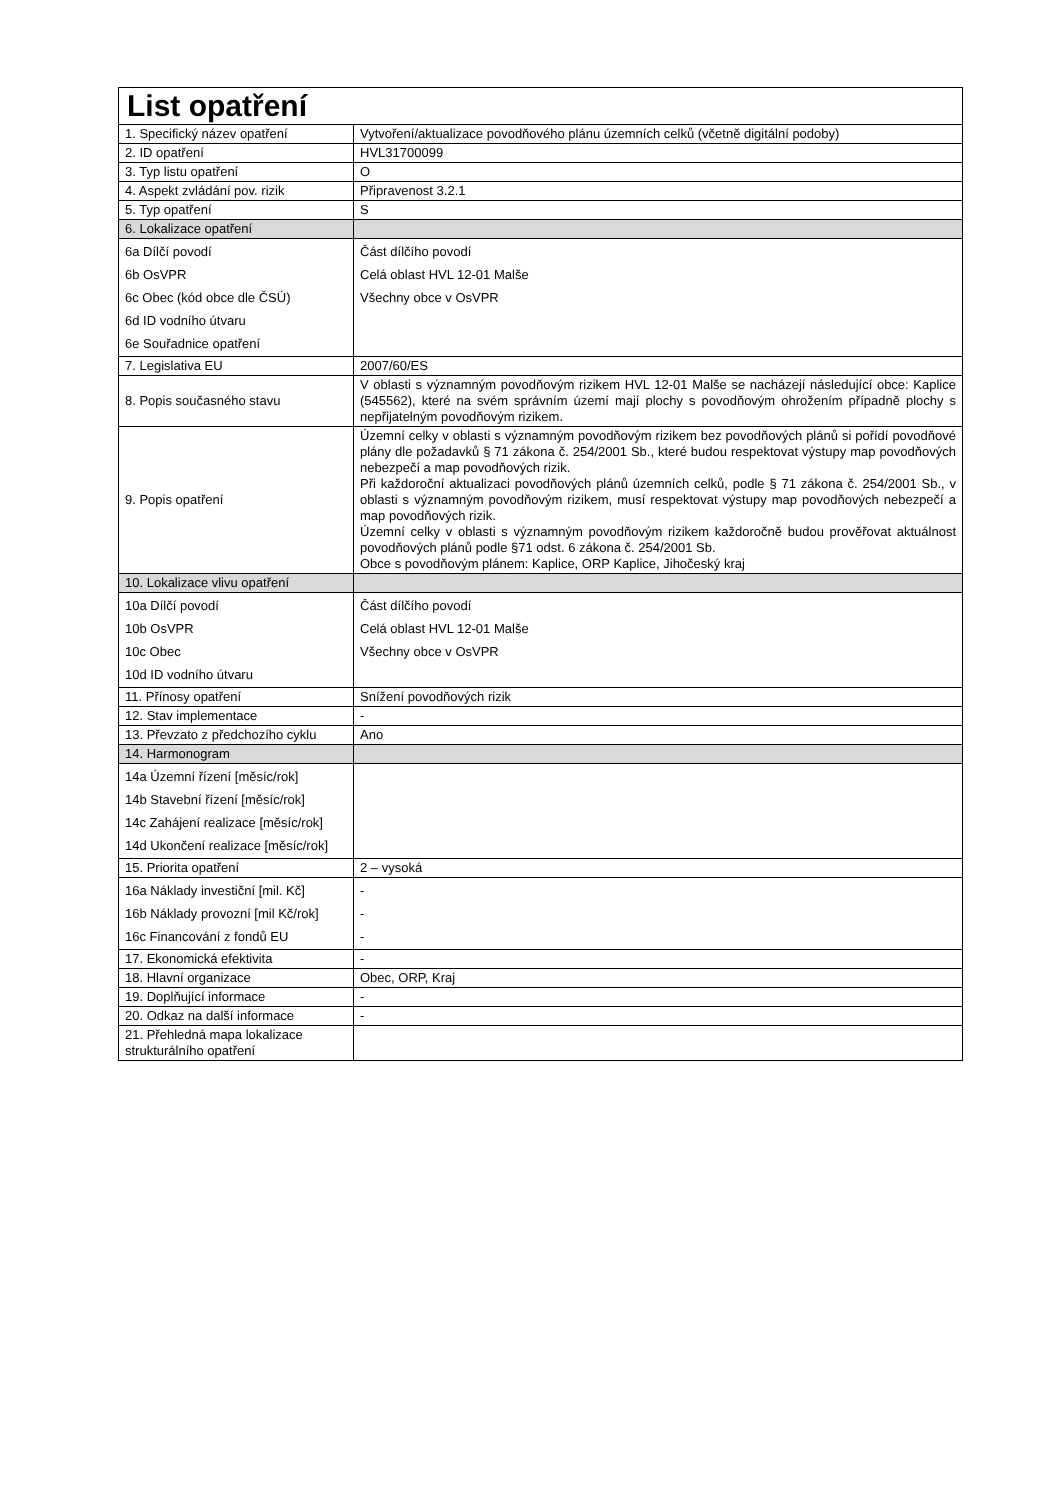| List opatření | |
| --- | --- |
| 1. Specifický název opatření | Vytvoření/aktualizace povodňového plánu územních celků (včetně digitální podoby) |
| 2. ID opatření | HVL31700099 |
| 3. Typ listu opatření | O |
| 4. Aspekt zvládání pov. rizik | Připravenost 3.2.1 |
| 5. Typ opatření | S |
| 6. Lokalizace opatření | |
| 6a Dílčí povodí 6b OsVPR 6c Obec (kód obce dle ČSÚ) 6d ID vodního útvaru 6e Souřadnice opatření | Část dílčího povodí Celá oblast HVL 12-01 Malše Všechny obce v OsVPR |
| 7. Legislativa EU | 2007/60/ES |
| 8. Popis současného stavu | V oblasti s významným povodňovým rizikem HVL 12-01 Malše se nacházejí následující obce: Kaplice (545562), které na svém správním území mají plochy s povodňovým ohrožením případně plochy s nepřijatelným povodňovým rizikem. |
| 9. Popis opatření | Územní celky v oblasti s významným povodňovým rizikem bez povodňových plánů si pořídí povodňové plány dle požadavků § 71 zákona č. 254/2001 Sb., které budou respektovat výstupy map povodňových nebezpečí a map povodňových rizik. Při každoroční aktualizaci povodňových plánů územních celků, podle § 71 zákona č. 254/2001 Sb., v oblasti s významným povodňovým rizikem, musí respektovat výstupy map povodňových nebezpečí a map povodňových rizik. Územní celky v oblasti s významným povodňovým rizikem každoročně budou prověřovat aktuálnost povodňových plánů podle §71 odst. 6 zákona č. 254/2001 Sb. Obce s povodňovým plánem: Kaplice, ORP Kaplice, Jihočeský kraj |
| 10. Lokalizace vlivu opatření | |
| 10a Dílčí povodí 10b OsVPR 10c Obec 10d ID vodního útvaru | Část dílčího povodí Celá oblast HVL 12-01 Malše Všechny obce v OsVPR |
| 11. Přínosy opatření | Snížení povodňových rizik |
| 12. Stav implementace | - |
| 13. Převzato z předchozího cyklu | Ano |
| 14. Harmonogram | |
| 14a Územní řízení [měsíc/rok] 14b Stavební řízení [měsíc/rok] 14c Zahájení realizace [měsíc/rok] 14d Ukončení realizace [měsíc/rok] | |
| 15. Priorita opatření | 2 – vysoká |
| 16a Náklady investiční [mil. Kč] 16b Náklady provozní [mil Kč/rok] 16c Financování z fondů EU | - - - |
| 17. Ekonomická efektivita | - |
| 18. Hlavní organizace | Obec, ORP, Kraj |
| 19. Doplňující informace | - |
| 20. Odkaz na další informace | - |
| 21. Přehledná mapa lokalizace strukturálního opatření | |